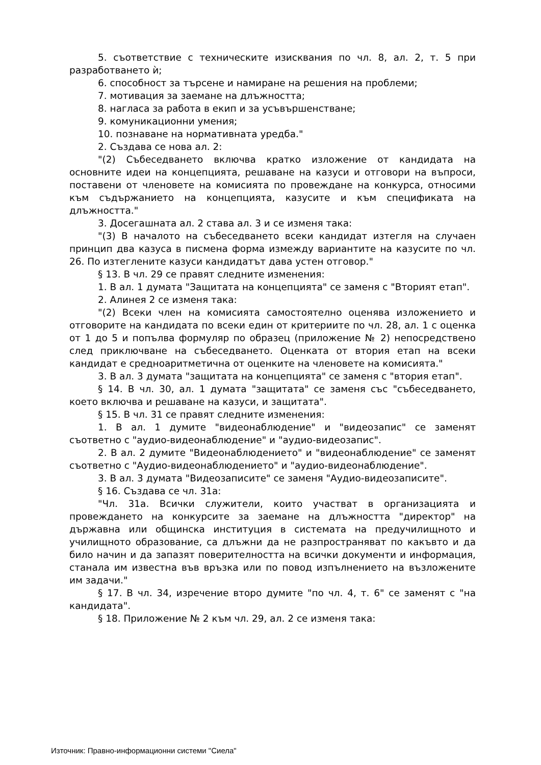5. съответствие с техническите изисквания по чл. 8, ал. 2, т. 5 при разработването ѝ;
6. способност за търсене и намиране на решения на проблеми;
7. мотивация за заемане на длъжността;
8. нагласа за работа в екип и за усъвършенстване;
9. комуникационни умения;
10. познаване на нормативната уредба."
2. Създава се нова ал. 2:
"(2) Събеседването включва кратко изложение от кандидата на основните идеи на концепцията, решаване на казуси и отговори на въпроси, поставени от членовете на комисията по провеждане на конкурса, относими към съдържанието на концепцията, казусите и към спецификата на длъжността."
3. Досегашната ал. 2 става ал. 3 и се изменя така:
"(3) В началото на събеседването всеки кандидат изтегля на случаен принцип два казуса в писмена форма измежду вариантите на казусите по чл. 26. По изтеглените казуси кандидатът дава устен отговор."
§ 13. В чл. 29 се правят следните изменения:
1. В ал. 1 думата "Защитата на концепцията" се заменя с "Вторият етап".
2. Алинея 2 се изменя така:
"(2) Всеки член на комисията самостоятелно оценява изложението и отговорите на кандидата по всеки един от критериите по чл. 28, ал. 1 с оценка от 1 до 5 и попълва формуляр по образец (приложение № 2) непосредствено след приключване на събеседването. Оценката от втория етап на всеки кандидат е средноаритметична от оценките на членовете на комисията."
3. В ал. 3 думата "защитата на концепцията" се заменя с "втория етап".
§ 14. В чл. 30, ал. 1 думата "защитата" се заменя със "събеседването, което включва и решаване на казуси, и защитата".
§ 15. В чл. 31 се правят следните изменения:
1. В ал. 1 думите "видеонаблюдение" и "видеозапис" се заменят съответно с "аудио-видеонаблюдение" и "аудио-видеозапис".
2. В ал. 2 думите "Видеонаблюдението" и "видеонаблюдение" се заменят съответно с "Аудио-видеонаблюдението" и "аудио-видеонаблюдение".
3. В ал. 3 думата "Видеозаписите" се заменя "Аудио-видеозаписите".
§ 16. Създава се чл. 31а:
"Чл. 31а. Всички служители, които участват в организацията и провеждането на конкурсите за заемане на длъжността "директор" на държавна или общинска институция в системата на предучилищното и училищното образование, са длъжни да не разпространяват по какъвто и да било начин и да запазят поверителността на всички документи и информация, станала им известна във връзка или по повод изпълнението на възложените им задачи."
§ 17. В чл. 34, изречение второ думите "по чл. 4, т. 6" се заменят с "на кандидата".
§ 18. Приложение № 2 към чл. 29, ал. 2 се изменя така:
Източник: Правно-информационни системи "Сиела"